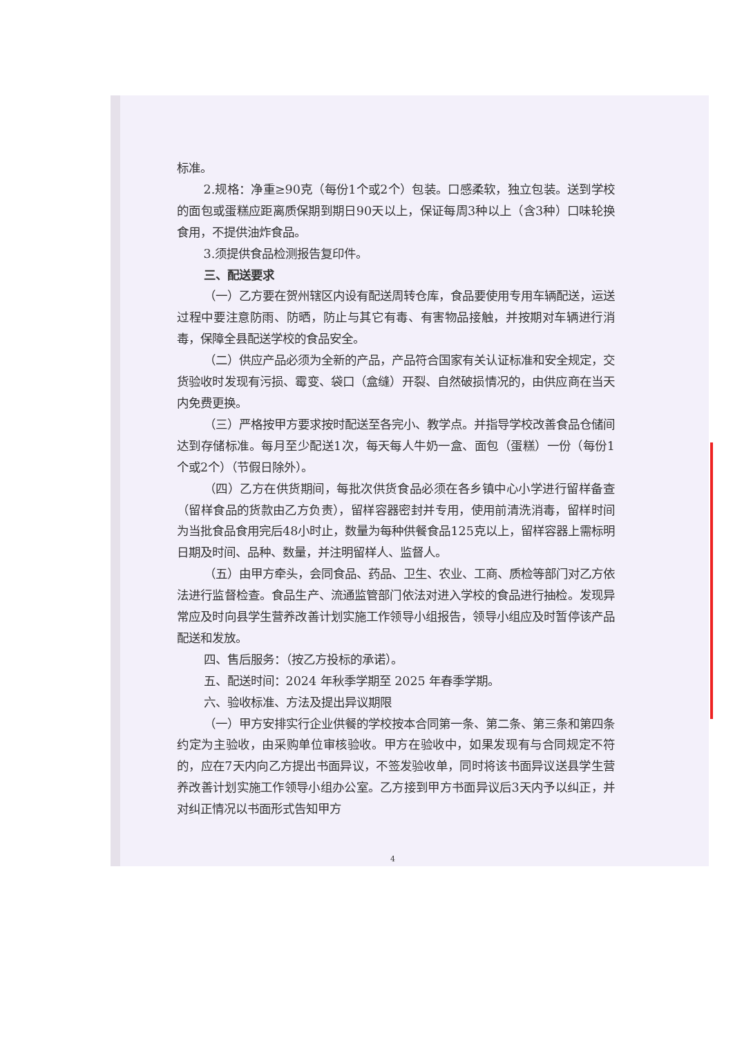标准。
2.规格：净重≥90克（每份1个或2个）包装。口感柔软，独立包装。送到学校的面包或蛋糕应距离质保期到期日90天以上，保证每周3种以上（含3种）口味轮换食用，不提供油炸食品。
3.须提供食品检测报告复印件。
三、配送要求
（一）乙方要在贺州辖区内设有配送周转仓库，食品要使用专用车辆配送，运送过程中要注意防雨、防晒，防止与其它有毒、有害物品接触，并按期对车辆进行消毒，保障全县配送学校的食品安全。
（二）供应产品必须为全新的产品，产品符合国家有关认证标准和安全规定，交货验收时发现有污损、霉变、袋口（盒缝）开裂、自然破损情况的，由供应商在当天内免费更换。
（三）严格按甲方要求按时配送至各完小、教学点。并指导学校改善食品仓储间达到存储标准。每月至少配送1次，每天每人牛奶一盒、面包（蛋糕）一份（每份1个或2个）（节假日除外）。
（四）乙方在供货期间，每批次供货食品必须在各乡镇中心小学进行留样备查（留样食品的货款由乙方负责），留样容器密封并专用，使用前清洗消毒，留样时间为当批食品食用完后48小时止，数量为每种供餐食品125克以上，留样容器上需标明日期及时间、品种、数量，并注明留样人、监督人。
（五）由甲方牵头，会同食品、药品、卫生、农业、工商、质检等部门对乙方依法进行监督检查。食品生产、流通监管部门依法对进入学校的食品进行抽检。发现异常应及时向县学生营养改善计划实施工作领导小组报告，领导小组应及时暂停该产品配送和发放。
四、售后服务：（按乙方投标的承诺）。
五、配送时间：2024 年秋季学期至 2025 年春季学期。
六、验收标准、方法及提出异议期限
（一）甲方安排实行企业供餐的学校按本合同第一条、第二条、第三条和第四条约定为主验收，由采购单位审核验收。甲方在验收中，如果发现有与合同规定不符的，应在7天内向乙方提出书面异议，不签发验收单，同时将该书面异议送县学生营养改善计划实施工作领导小组办公室。乙方接到甲方书面异议后3天内予以纠正，并对纠正情况以书面形式告知甲方
4